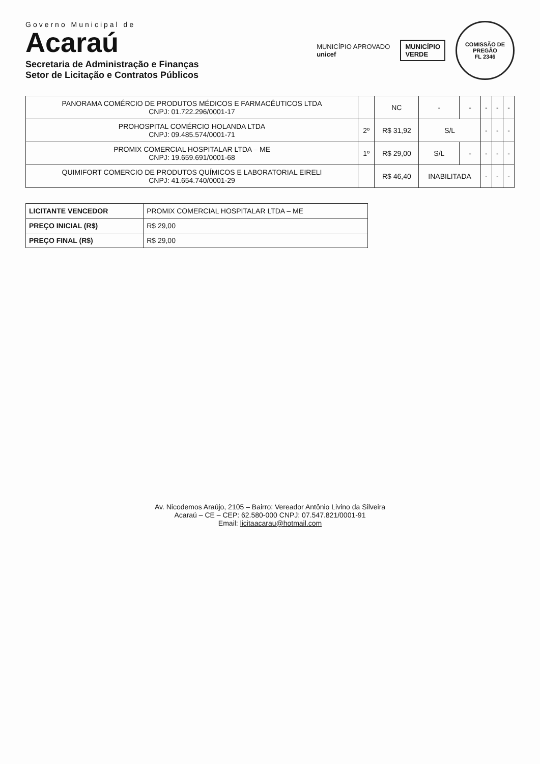Governo Municipal de
Acaraú
Secretaria de Administração e Finanças
Setor de Licitação e Contratos Públicos
MUNICÍPIO APROVADO
unicef
MUNICÍPIO
VERDE
COMISSÃO DE PREGÃO
FL 2346
| PANORAMA COMÉRCIO DE PRODUTOS MÉDICOS E FARMACÊUTICOS LTDA CNPJ: 01.722.296/0001-17 | | NC | - | - | - | - | - |
| PROHOSPITAL COMÉRCIO HOLANDA LTDA CNPJ: 09.485.574/0001-71 | 2º | R$ 31,92 | S/L | | - | - | - |
| PROMIX COMERCIAL HOSPITALAR LTDA – ME CNPJ: 19.659.691/0001-68 | 1º | R$ 29,00 | S/L | - | - | - | - |
| QUIMIFORT COMERCIO DE PRODUTOS QUÍMICOS E LABORATORIAL EIRELI CNPJ: 41.654.740/0001-29 | | R$ 46,40 | INABILITADA | | - | - | - |
| LICITANTE VENCEDOR | PROMIX COMERCIAL HOSPITALAR LTDA – ME |
| PREÇO INICIAL (R$) | R$ 29,00 |
| PREÇO FINAL (R$) | R$ 29,00 |
Av. Nicodemos Araújo, 2105 – Bairro: Vereador Antônio Livino da Silveira
Acaraú – CE – CEP: 62.580-000 CNPJ: 07.547.821/0001-91
Email: licitaacarau@hotmail.com